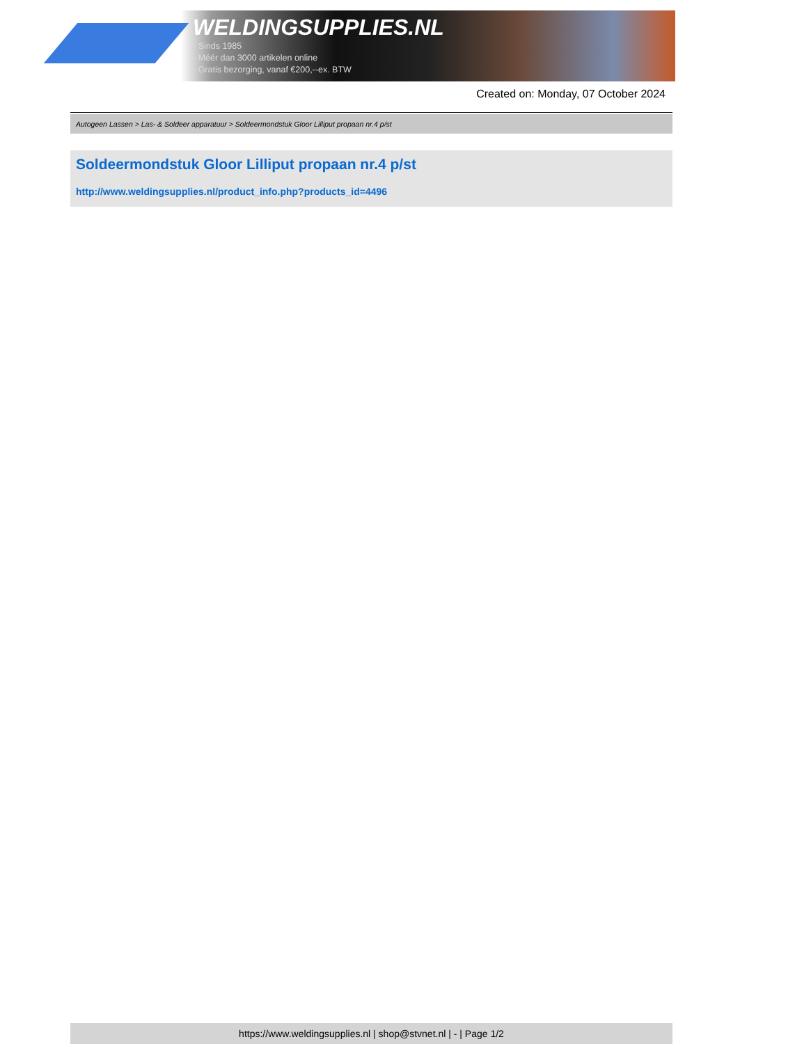WELDINGSUPPLIES.NL
- Sinds 1985
- Méér dan 3000 artikelen online
- Gratis bezorging, vanaf €200,--ex. BTW
Created on: Monday, 07 October 2024
Autogeen Lassen > Las- & Soldeer apparatuur > Soldeermondstuk Gloor Lilliput propaan nr.4 p/st
Soldeermondstuk Gloor Lilliput propaan nr.4 p/st
http://www.weldingsupplies.nl/product_info.php?products_id=4496
https://www.weldingsupplies.nl | shop@stvnet.nl | - | Page 1/2